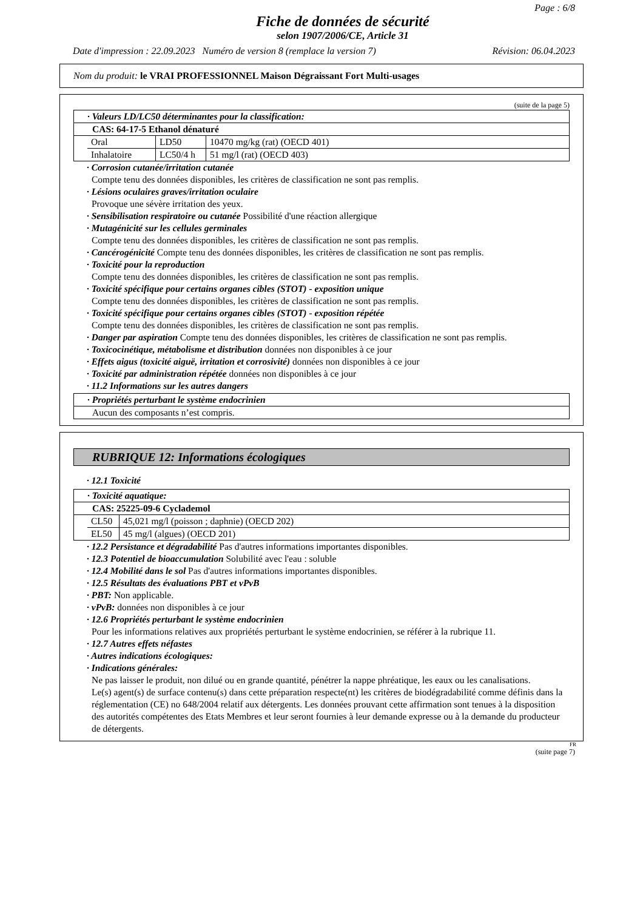Page : 6/8
Fiche de données de sécurité
selon 1907/2006/CE, Article 31
Date d'impression : 22.09.2023 Numéro de version 8 (remplace la version 7) Révision: 06.04.2023
Nom du produit: le VRAI PROFESSIONNEL Maison Dégraissant Fort Multi-usages
(suite de la page 5)
| · Valeurs LD/LC50 déterminantes pour la classification: |
| CAS: 64-17-5 Ethanol dénaturé |
| / Oral / LD50 / 10470 mg/kg (rat) (OECD 401) / / Inhalatoire / LC50/4 h / 51 mg/l (rat) (OECD 403) / |
· Corrosion cutanée/irritation cutanée
Compte tenu des données disponibles, les critères de classification ne sont pas remplis.
· Lésions oculaires graves/irritation oculaire
Provoque une sévère irritation des yeux.
· Sensibilisation respiratoire ou cutanée Possibilité d'une réaction allergique
· Mutagénicité sur les cellules germinales
Compte tenu des données disponibles, les critères de classification ne sont pas remplis.
· Cancérogénicité Compte tenu des données disponibles, les critères de classification ne sont pas remplis.
· Toxicité pour la reproduction
Compte tenu des données disponibles, les critères de classification ne sont pas remplis.
· Toxicité spécifique pour certains organes cibles (STOT) - exposition unique
Compte tenu des données disponibles, les critères de classification ne sont pas remplis.
· Toxicité spécifique pour certains organes cibles (STOT) - exposition répétée
Compte tenu des données disponibles, les critères de classification ne sont pas remplis.
· Danger par aspiration Compte tenu des données disponibles, les critères de classification ne sont pas remplis.
· Toxicocinétique, métabolisme et distribution données non disponibles à ce jour
· Effets aigus (toxicité aiguë, irritation et corrosivité) données non disponibles à ce jour
· Toxicité par administration répétée données non disponibles à ce jour
· 11.2 Informations sur les autres dangers
| · Propriétés perturbant le système endocrinien |
| Aucun des composants n’est compris. |
RUBRIQUE 12: Informations écologiques
· 12.1 Toxicité
| · Toxicité aquatique: |
| CAS: 25225-09-6 Cyclademol |
| / CL50 / 45,021 mg/l (poisson ; daphnie) (OECD 202) / / EL50 / 45 mg/l (algues) (OECD 201) / |
· 12.2 Persistance et dégradabilité Pas d'autres informations importantes disponibles.
· 12.3 Potentiel de bioaccumulation Solubilité avec l'eau : soluble
· 12.4 Mobilité dans le sol Pas d'autres informations importantes disponibles.
· 12.5 Résultats des évaluations PBT et vPvB
· PBT: Non applicable.
· vPvB: données non disponibles à ce jour
· 12.6 Propriétés perturbant le système endocrinien
Pour les informations relatives aux propriétés perturbant le système endocrinien, se référer à la rubrique 11.
· 12.7 Autres effets néfastes
· Autres indications écologiques:
· Indications générales:
Ne pas laisser le produit, non dilué ou en grande quantité, pénétrer la nappe phréatique, les eaux ou les canalisations.
Le(s) agent(s) de surface contenu(s) dans cette préparation respecte(nt) les critères de biodégradabilité comme définis dans la réglementation (CE) no 648/2004 relatif aux détergents. Les données prouvant cette affirmation sont tenues à la disposition des autorités compétentes des Etats Membres et leur seront fournies à leur demande expresse ou à la demande du producteur de détergents.
FR
(suite page 7)